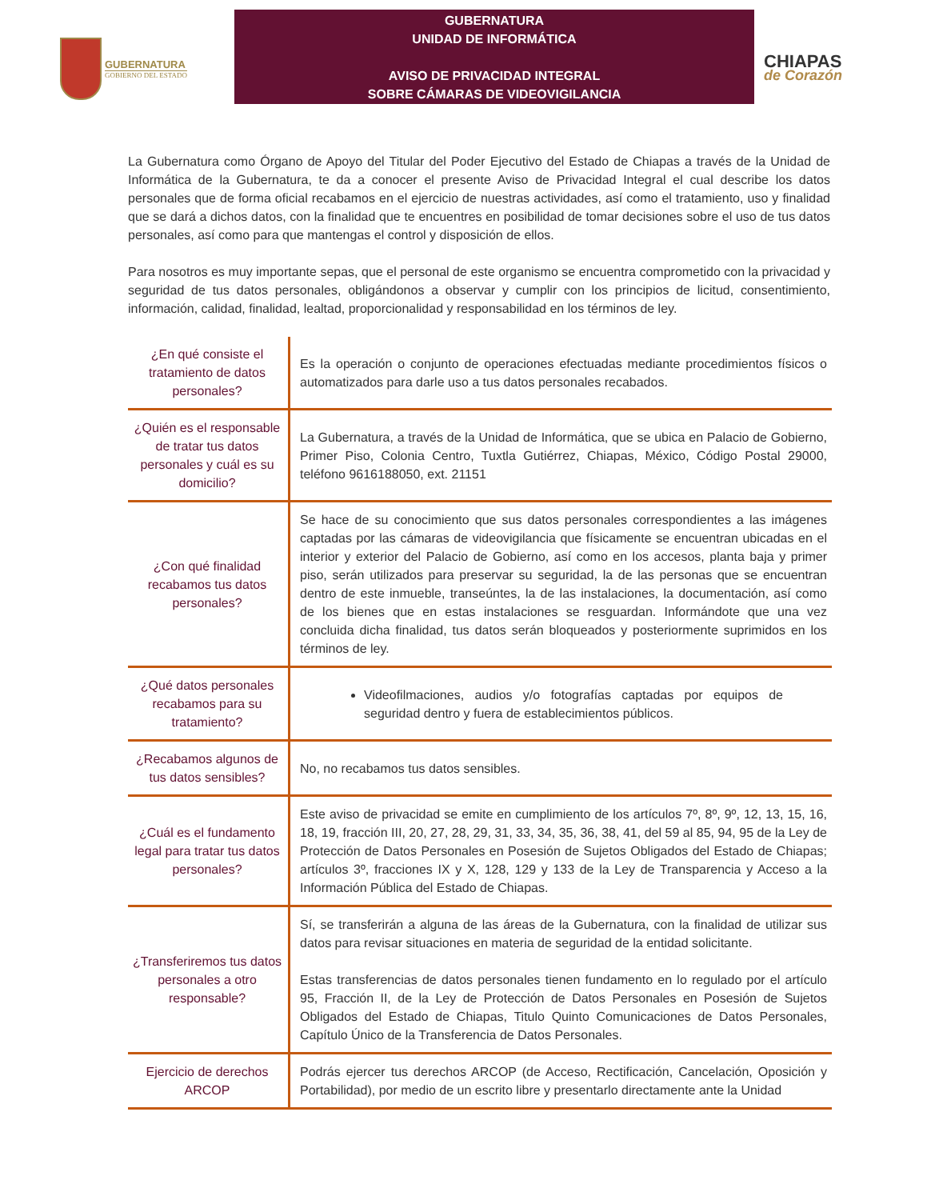GUBERNATURA
GOBIERNO DEL ESTADO
GUBERNATURA
UNIDAD DE INFORMÁTICA
AVISO DE PRIVACIDAD INTEGRAL
SOBRE CÁMARAS DE VIDEOVIGILANCIA
CHIAPAS
de Corazón
La Gubernatura como Órgano de Apoyo del Titular del Poder Ejecutivo del Estado de Chiapas a través de la Unidad de Informática de la Gubernatura, te da a conocer el presente Aviso de Privacidad Integral el cual describe los datos personales que de forma oficial recabamos en el ejercicio de nuestras actividades, así como el tratamiento, uso y finalidad que se dará a dichos datos, con la finalidad que te encuentres en posibilidad de tomar decisiones sobre el uso de tus datos personales, así como para que mantengas el control y disposición de ellos.
Para nosotros es muy importante sepas, que el personal de este organismo se encuentra comprometido con la privacidad y seguridad de tus datos personales, obligándonos a observar y cumplir con los principios de licitud, consentimiento, información, calidad, finalidad, lealtad, proporcionalidad y responsabilidad en los términos de ley.
| ¿En qué consiste el tratamiento de datos personales? | Es la operación o conjunto de operaciones efectuadas mediante procedimientos físicos o automatizados para darle uso a tus datos personales recabados. |
| ¿Quién es el responsable de tratar tus datos personales y cuál es su domicilio? | La Gubernatura, a través de la Unidad de Informática, que se ubica en Palacio de Gobierno, Primer Piso, Colonia Centro, Tuxtla Gutiérrez, Chiapas, México, Código Postal 29000, teléfono 9616188050, ext. 21151 |
| ¿Con qué finalidad recabamos tus datos personales? | Se hace de su conocimiento que sus datos personales correspondientes a las imágenes captadas por las cámaras de videovigilancia que físicamente se encuentran ubicadas en el interior y exterior del Palacio de Gobierno, así como en los accesos, planta baja y primer piso, serán utilizados para preservar su seguridad, la de las personas que se encuentran dentro de este inmueble, transeúntes, la de las instalaciones, la documentación, así como de los bienes que en estas instalaciones se resguardan. Informándote que una vez concluida dicha finalidad, tus datos serán bloqueados y posteriormente suprimidos en los términos de ley. |
| ¿Qué datos personales recabamos para su tratamiento? | Videofilmaciones, audios y/o fotografías captadas por equipos de seguridad dentro y fuera de establecimientos públicos. |
| ¿Recabamos algunos de tus datos sensibles? | No, no recabamos tus datos sensibles. |
| ¿Cuál es el fundamento legal para tratar tus datos personales? | Este aviso de privacidad se emite en cumplimiento de los artículos 7º, 8º, 9º, 12, 13, 15, 16, 18, 19, fracción III, 20, 27, 28, 29, 31, 33, 34, 35, 36, 38, 41, del 59 al 85, 94, 95 de la Ley de Protección de Datos Personales en Posesión de Sujetos Obligados del Estado de Chiapas; artículos 3º, fracciones IX y X, 128, 129 y 133 de la Ley de Transparencia y Acceso a la Información Pública del Estado de Chiapas. |
| ¿Transferiremos tus datos personales a otro responsable? | Sí, se transferirán a alguna de las áreas de la Gubernatura, con la finalidad de utilizar sus datos para revisar situaciones en materia de seguridad de la entidad solicitante. Estas transferencias de datos personales tienen fundamento en lo regulado por el artículo 95, Fracción II, de la Ley de Protección de Datos Personales en Posesión de Sujetos Obligados del Estado de Chiapas, Titulo Quinto Comunicaciones de Datos Personales, Capítulo Único de la Transferencia de Datos Personales. |
| Ejercicio de derechos ARCOP | Podrás ejercer tus derechos ARCOP (de Acceso, Rectificación, Cancelación, Oposición y Portabilidad), por medio de un escrito libre y presentarlo directamente ante la Unidad |